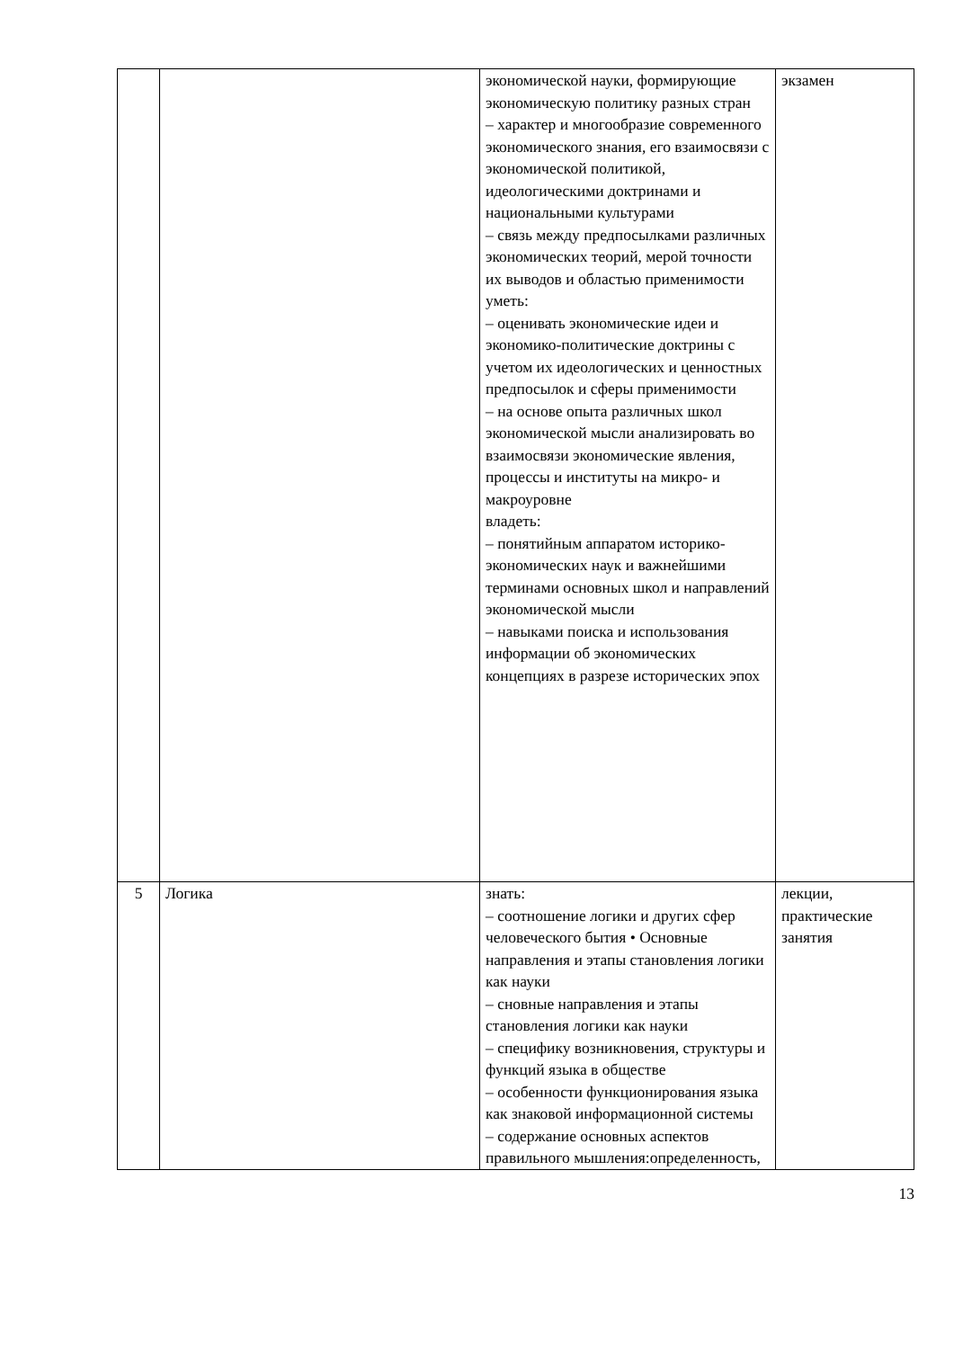| | | экономической науки, формирующие экономическую политику разных стран – характер и многообразие современного экономического знания, его взаимосвязи с экономической политикой, идеологическими доктринами и национальными культурами – связь между предпосылками различных экономических теорий, мерой точности их выводов и областью применимости уметь: – оценивать экономические идеи и экономико-политические доктрины с учетом их идеологических и ценностных предпосылок и сферы применимости – на основе опыта различных школ экономической мысли анализировать во взаимосвязи экономические явления, процессы и институты на микро- и макроуровне владеть: – понятийным аппаратом историко-экономических наук и важнейшими терминами основных школ и направлений экономической мысли – навыками поиска и использования информации об экономических концепциях в разрезе исторических эпох | экзамен |
| 5 | Логика | знать: – соотношение логики и других сфер человеческого бытия • Основные направления и этапы становления логики как науки – сновные направления и этапы становления логики как науки – специфику возникновения, структуры и функций языка в обществе – особенности функционирования языка как знаковой информационной системы – содержание основных аспектов правильного мышления:определенность, | лекции, практические занятия |
13